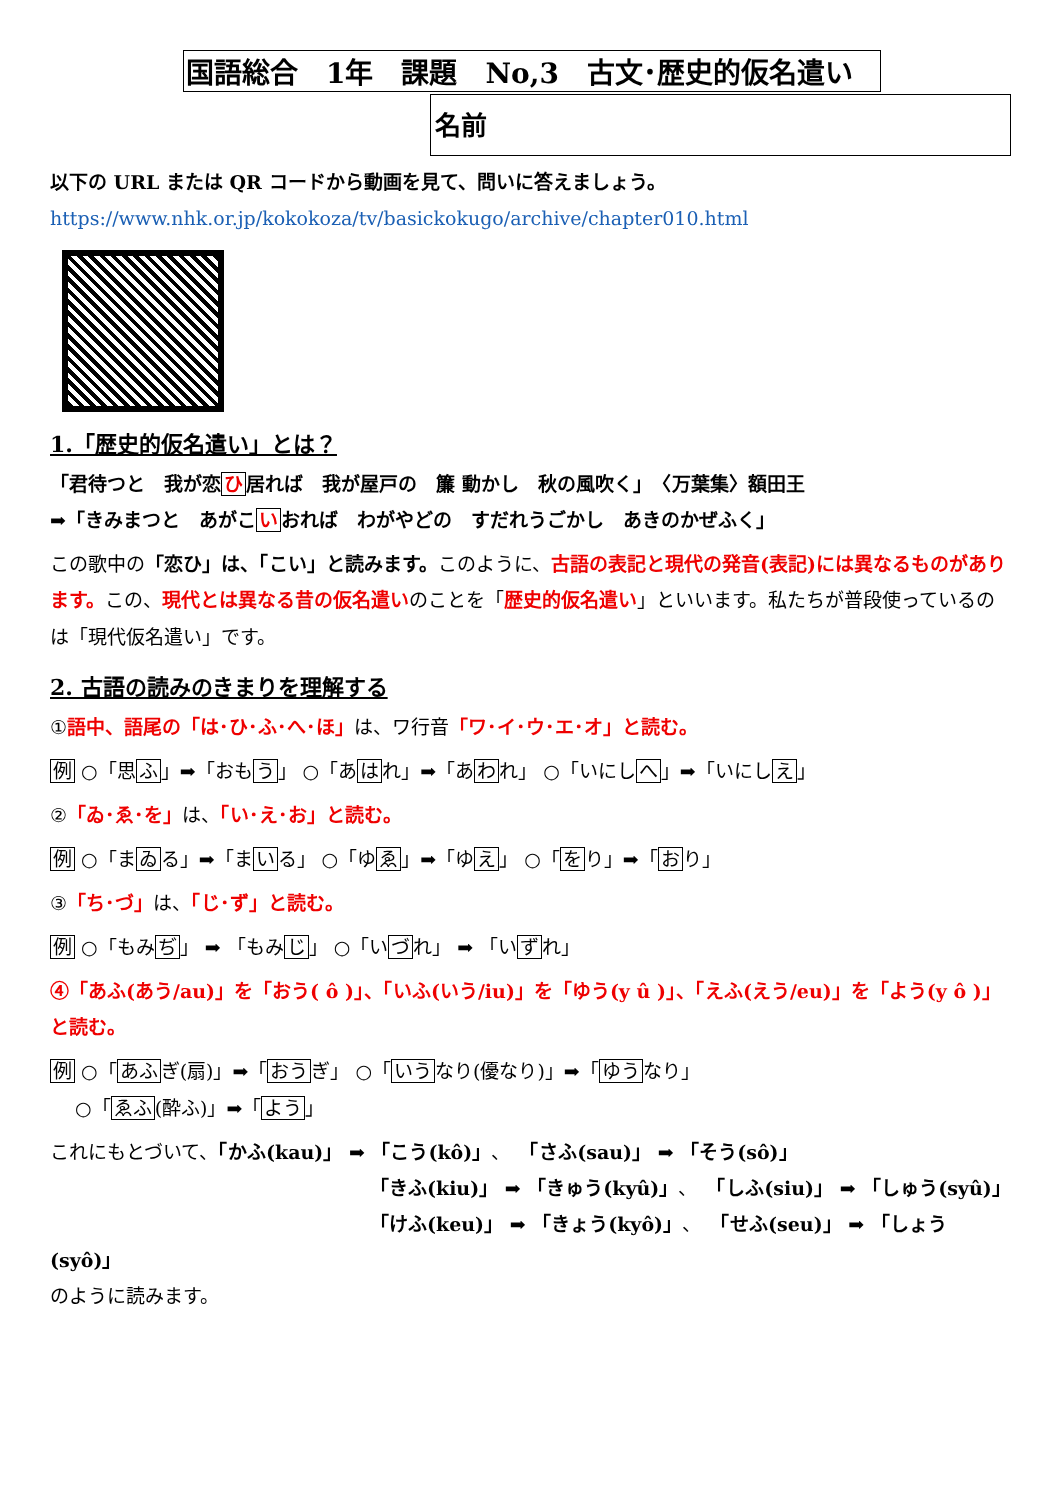国語総合　1年　課題　No,3　古文･歴史的仮名遣い
名前
以下の URL または QR コードから動画を見て、問いに答えましょう。
https://www.nhk.or.jp/kokokoza/tv/basickokugo/archive/chapter010.html
1.「歴史的仮名遣い」とは？
「君待つと　我が恋ひ居れば　我が屋戸の　簾 動かし　秋の風吹く」　〈万葉集〉額田王
➡「きみまつと　あがこいおれば　わがやどの　すだれうごかし　あきのかぜふく」
この歌中の「恋ひ」は、「こい」と読みます。このように、古語の表記と現代の発音(表記)には異なるものがあります。この、現代とは異なる昔の仮名遣いのことを「歴史的仮名遣い」といいます。私たちが普段使っているのは「現代仮名遣い」です。
2. 古語の読みのきまりを理解する
①語中、語尾の「は･ひ･ふ･へ･ほ」は、ワ行音「ワ･イ･ウ･エ･オ」と読む。
例 ○「思ふ」➡「おもう」 ○「あはれ」➡「あわれ」 ○「いにしへ」➡「いにしえ」
②「ゐ･ゑ･を」は、「い･え･お」と読む。
例 ○「まゐる」➡「まいる」 ○「ゆゑ」➡「ゆえ」 ○「をり」➡「おり」
③「ち･づ」は、「じ･ず」と読む。
例 ○「もみぢ」 ➡ 「もみじ」 ○「いづれ」 ➡ 「いずれ」
④「あふ(あう/au)」を「おう( ô )」、「いふ(いう/iu)」を「ゆう(y û )」、「えふ(えう/eu)」を「よう(y ô )」と読む。
例 ○「あふぎ(扇)」➡「おうぎ」 ○「いうなり(優なり)」➡「ゆうなり」
　 ○「ゑふ(酔ふ)」➡「よう」
これにもとづいて、「かふ(kau)」 ➡ 「こう(kô)」、　「さふ(sau)」 ➡ 「そう(sô)」
「きふ(kiu)」 ➡ 「きゅう(kyû)」、　「しふ(siu)」 ➡ 「しゅう(syû)」
「けふ(keu)」 ➡ 「きょう(kyô)」、　「せふ(seu)」 ➡ 「しょう(syô)」
のように読みます。